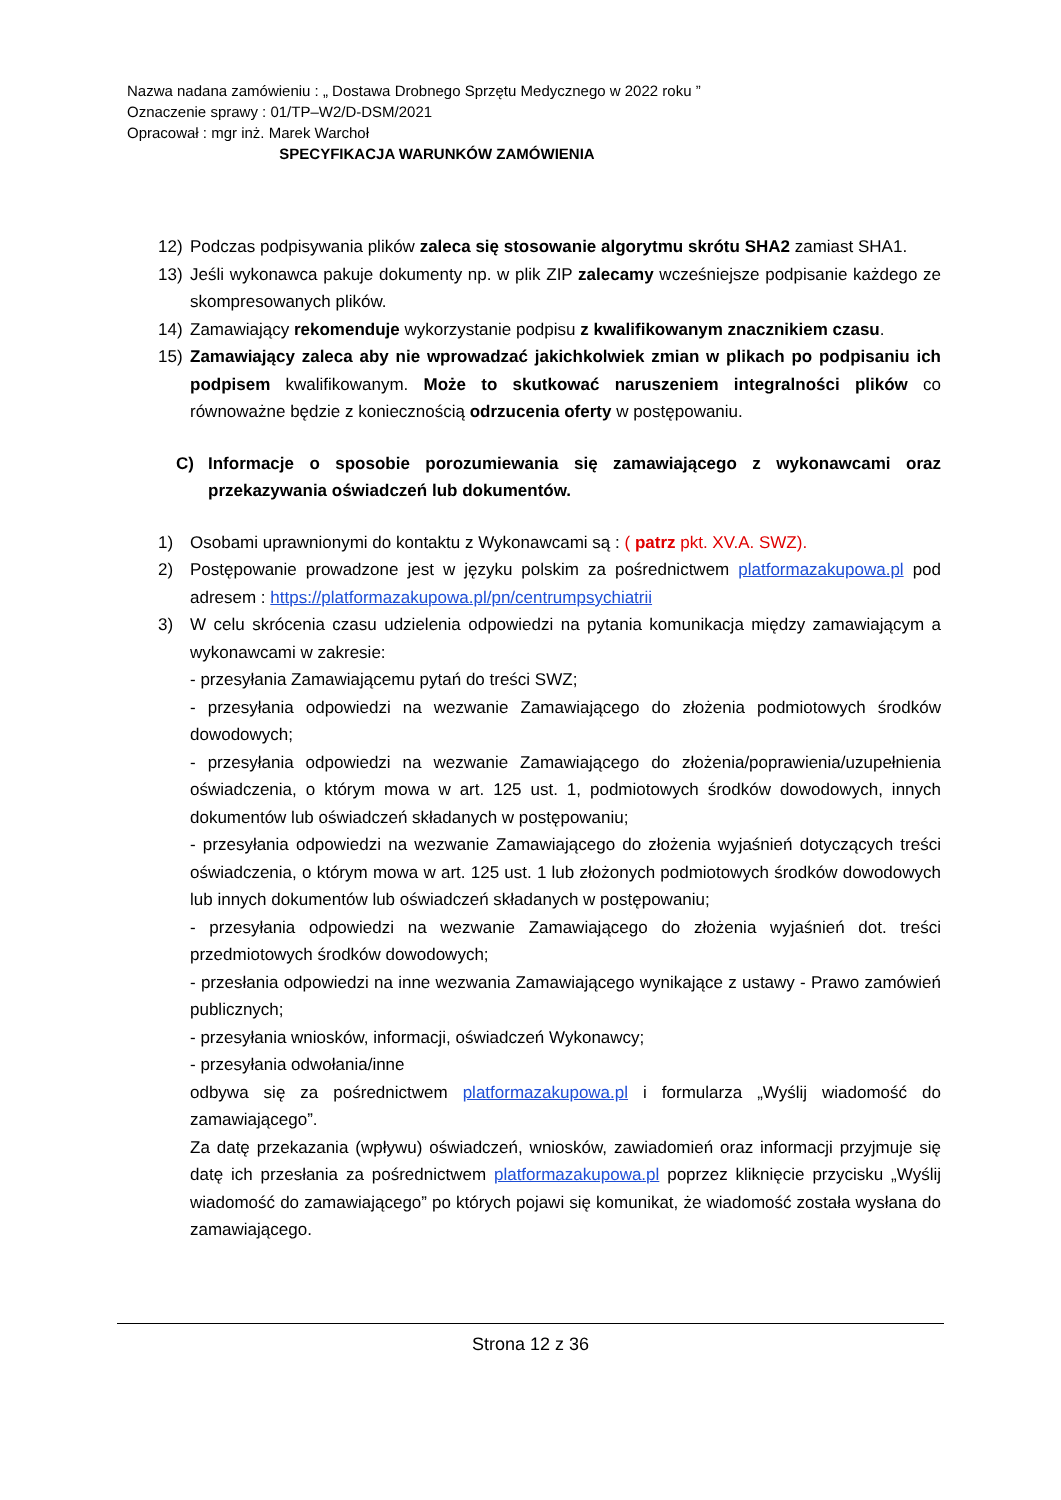Nazwa nadana zamówieniu : „ Dostawa Drobnego Sprzętu Medycznego w 2022 roku ”
Oznaczenie sprawy : 01/TP–W2/D-DSM/2021
Opracował : mgr inż. Marek Warchoł
SPECYFIKACJA WARUNKÓW ZAMÓWIENIA
12) Podczas podpisywania plików zaleca się stosowanie algorytmu skrótu SHA2 zamiast SHA1.
13) Jeśli wykonawca pakuje dokumenty np. w plik ZIP zalecamy wcześniejsze podpisanie każdego ze skompresowanych plików.
14) Zamawiający rekomenduje wykorzystanie podpisu z kwalifikowanym znacznikiem czasu.
15) Zamawiający zaleca aby nie wprowadzać jakichkolwiek zmian w plikach po podpisaniu ich podpisem kwalifikowanym. Może to skutkować naruszeniem integralności plików co równoważne będzie z koniecznością odrzucenia oferty w postępowaniu.
C) Informacje o sposobie porozumiewania się zamawiającego z wykonawcami oraz przekazywania oświadczeń lub dokumentów.
1) Osobami uprawnionymi do kontaktu z Wykonawcami są : ( patrz pkt. XV.A. SWZ).
2) Postępowanie prowadzone jest w języku polskim za pośrednictwem platformazakupowa.pl pod adresem : https://platformazakupowa.pl/pn/centrumpsychiatrii
3) W celu skrócenia czasu udzielenia odpowiedzi na pytania komunikacja między zamawiającym a wykonawcami w zakresie:
- przesyłania Zamawiającemu pytań do treści SWZ;
- przesyłania odpowiedzi na wezwanie Zamawiającego do złożenia podmiotowych środków dowodowych;
- przesyłania odpowiedzi na wezwanie Zamawiającego do złożenia/poprawienia/uzupełnienia oświadczenia, o którym mowa w art. 125 ust. 1, podmiotowych środków dowodowych, innych dokumentów lub oświadczeń składanych w postępowaniu;
- przesyłania odpowiedzi na wezwanie Zamawiającego do złożenia wyjaśnień dotyczących treści oświadczenia, o którym mowa w art. 125 ust. 1 lub złożonych podmiotowych środków dowodowych lub innych dokumentów lub oświadczeń składanych w postępowaniu;
- przesyłania odpowiedzi na wezwanie Zamawiającego do złożenia wyjaśnień dot. treści przedmiotowych środków dowodowych;
- przesłania odpowiedzi na inne wezwania Zamawiającego wynikające z ustawy - Prawo zamówień publicznych;
- przesyłania wniosków, informacji, oświadczeń Wykonawcy;
- przesyłania odwołania/inne
odbywa się za pośrednictwem platformazakupowa.pl i formularza „Wyślij wiadomość do zamawiającego”.
Za datę przekazania (wpływu) oświadczeń, wniosków, zawiadomień oraz informacji przyjmuje się datę ich przesłania za pośrednictwem platformazakupowa.pl poprzez kliknięcie przycisku „Wyślij wiadomość do zamawiającego” po których pojawi się komunikat, że wiadomość została wysłana do zamawiającego.
Strona 12 z 36